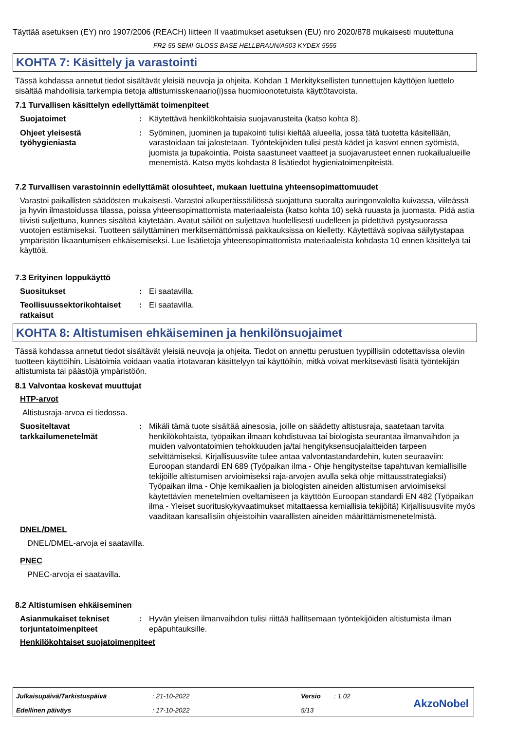Täyttää asetuksen (EY) nro 1907/2006 (REACH) liitteen II vaatimukset asetuksen (EU) nro 2020/878 mukaisesti muutettuna
FR2-55 SEMI-GLOSS BASE HELLBRAUN/A503 KYDEX 5555
KOHTA 7: Käsittely ja varastointi
Tässä kohdassa annetut tiedot sisältävät yleisiä neuvoja ja ohjeita. Kohdan 1 Merkityksellisten tunnettujen käyttöjen luettelo sisältää mahdollisia tarkempia tietoja altistumisskenaario(i)ssa huomioonotetuista käyttötavoista.
7.1 Turvallisen käsittelyn edellyttämät toimenpiteet
Suojatoimet : Käytettävä henkilökohtaisia suojavarusteita (katso kohta 8).
Ohjeet yleisestä työhygieniasta
: Syöminen, juominen ja tupakointi tulisi kieltää alueella, jossa tätä tuotetta käsitellään, varastoidaan tai jalostetaan. Työntekijöiden tulisi pestä kädet ja kasvot ennen syömistä, juomista ja tupakointia. Poista saastuneet vaatteet ja suojavarusteet ennen ruokailualueille menemistä. Katso myös kohdasta 8 lisätiedot hygieniatoimenpiteistä.
7.2 Turvallisen varastoinnin edellyttämät olosuhteet, mukaan luettuina yhteensopimattomuudet
Varastoi paikallisten säädösten mukaisesti. Varastoi alkuperäissäiliössä suojattuna suoralta auringonvalolta kuivassa, viileässä ja hyvin ilmastoidussa tilassa, poissa yhteensopimattomista materiaaleista (katso kohta 10) sekä ruuasta ja juomasta. Pidä astia tiivisti suljettuna, kunnes sisältöä käytetään. Avatut säiliöt on suljettava huolellisesti uudelleen ja pidettävä pystysuorassa vuotojen estämiseksi. Tuotteen säilyttäminen merkitsemättömissä pakkauksissa on kielletty. Käytettävä sopivaa säilytystapaa ympäristön likaantumisen ehkäisemiseksi. Lue lisätietoja yhteensopimattomista materiaaleista kohdasta 10 ennen käsittelyä tai käyttöä.
7.3 Erityinen loppukäyttö
Suositukset : Ei saatavilla.
Teollisuussektorikohtaiset ratkaisut
: Ei saatavilla.
KOHTA 8: Altistumisen ehkäiseminen ja henkilönsuojaimet
Tässä kohdassa annetut tiedot sisältävät yleisiä neuvoja ja ohjeita. Tiedot on annettu perustuen tyypillisiin odotettavissa oleviin tuotteen käyttöihin. Lisätoimia voidaan vaatia irtotavaran käsittelyyn tai käyttöihin, mitkä voivat merkitsevästi lisätä työntekijän altistumista tai päästöjä ympäristöön.
8.1 Valvontaa koskevat muuttujat
HTP-arvot
Altistusraja-arvoa ei tiedossa.
Suositeltavat tarkkailumenetelmät
: Mikäli tämä tuote sisältää ainesosia, joille on säädetty altistusraja, saatetaan tarvita henkilökohtaista, työpaikan ilmaan kohdistuvaa tai biologista seurantaa ilmanvaihdon ja muiden valvontatoimien tehokkuuden ja/tai hengityksensuojalaitteiden tarpeen selvittämiseksi. Kirjallisuusviite tulee antaa valvontastandardehin, kuten seuraaviin: Euroopan standardi EN 689 (Työpaikan ilma - Ohje hengitysteitse tapahtuvan kemiallisille tekijöille altistumisen arvioimiseksi raja-arvojen avulla sekä ohje mittausstrategiaksi) Työpaikan ilma - Ohje kemikaalien ja biologisten aineiden altistumisen arvioimiseksi käytettävien menetelmien oveltamiseen ja käyttöön Euroopan standardi EN 482 (Työpaikan ilma - Yleiset suorituskykyvaatimukset mitattaessa kemiallisia tekijöitä) Kirjallisuusviite myös vaaditaan kansallisiin ohjeistoihin vaarallisten aineiden määrittämismenetelmistä.
DNEL/DMEL
DNEL/DMEL-arvoja ei saatavilla.
PNEC
PNEC-arvoja ei saatavilla.
8.2 Altistumisen ehkäiseminen
Asianmukaiset tekniset torjuntatoimenpiteet
: Hyvän yleisen ilmanvaihdon tulisi riittää hallitsemaan työntekijöiden altistumista ilman epäpuhtauksille.
Henkilökohtaiset suojatoimenpiteet
Julkaisupäivä/Tarkistuspäivä: 21-10-2022 Versio: 1.02
Edellinen päiväys: 17-10-2022 5/13
AkzoNobel